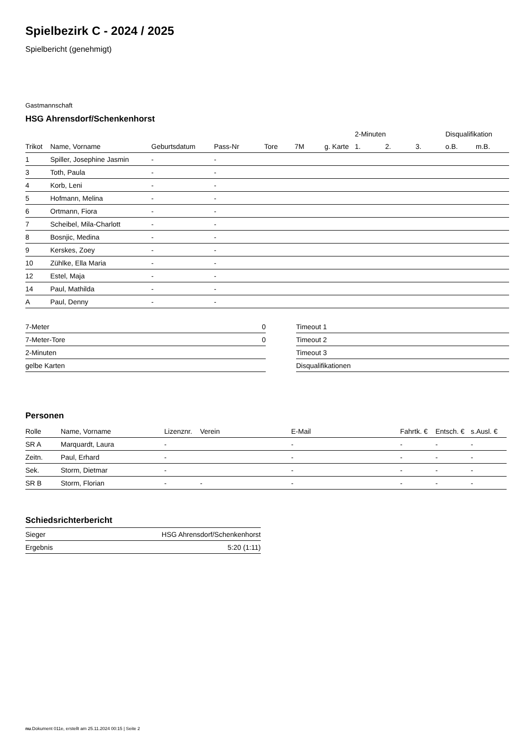Spielbezirk C - 2024 / 2025
Spielbericht (genehmigt)
Gastmannschaft
HSG Ahrensdorf/Schenkenhorst
| | | | | | | | 2-Minuten | | | Disqualifikation | |
| --- | --- | --- | --- | --- | --- | --- | --- | --- | --- | --- | --- |
| Trikot | Name, Vorname | Geburtsdatum | Pass-Nr | Tore | 7M | g. Karte | 1. | 2. | 3. | o.B. | m.B. |
| 1 | Spiller, Josephine Jasmin | - | - | | | | | | | | |
| 3 | Toth, Paula | - | - | | | | | | | | |
| 4 | Korb, Leni | - | - | | | | | | | | |
| 5 | Hofmann, Melina | - | - | | | | | | | | |
| 6 | Ortmann, Fiora | - | - | | | | | | | | |
| 7 | Scheibel, Mila-Charlott | - | - | | | | | | | | |
| 8 | Bosnjic, Medina | - | - | | | | | | | | |
| 9 | Kerskes, Zoey | - | - | | | | | | | | |
| 10 | Zühlke, Ella Maria | - | - | | | | | | | | |
| 12 | Estel, Maja | - | - | | | | | | | | |
| 14 | Paul, Mathilda | - | - | | | | | | | | |
| A | Paul, Denny | - | - | | | | | | | | |
| 7-Meter | 0 |
| 7-Meter-Tore | 0 |
| 2-Minuten | |
| gelbe Karten | |
| Timeout 1 |
| Timeout 2 |
| Timeout 3 |
| Disqualifikationen |
Personen
| Rolle | Name, Vorname | Lizenznr. | Verein | E-Mail | Fahrtk. € | Entsch. € | s.Ausl. € |
| --- | --- | --- | --- | --- | --- | --- | --- |
| SR A | Marquardt, Laura | - | | - | - | - | - |
| Zeitn. | Paul, Erhard | - | | - | - | - | - |
| Sek. | Storm, Dietmar | - | | - | - | - | - |
| SR B | Storm, Florian | - | - | - | - | - | - |
Schiedsrichterbericht
| Sieger | HSG Ahrensdorf/Schenkenhorst |
| Ergebnis | 5:20 (1:11) |
nu.Dokument 011e, erstellt am 25.11.2024 00:15 | Seite 2